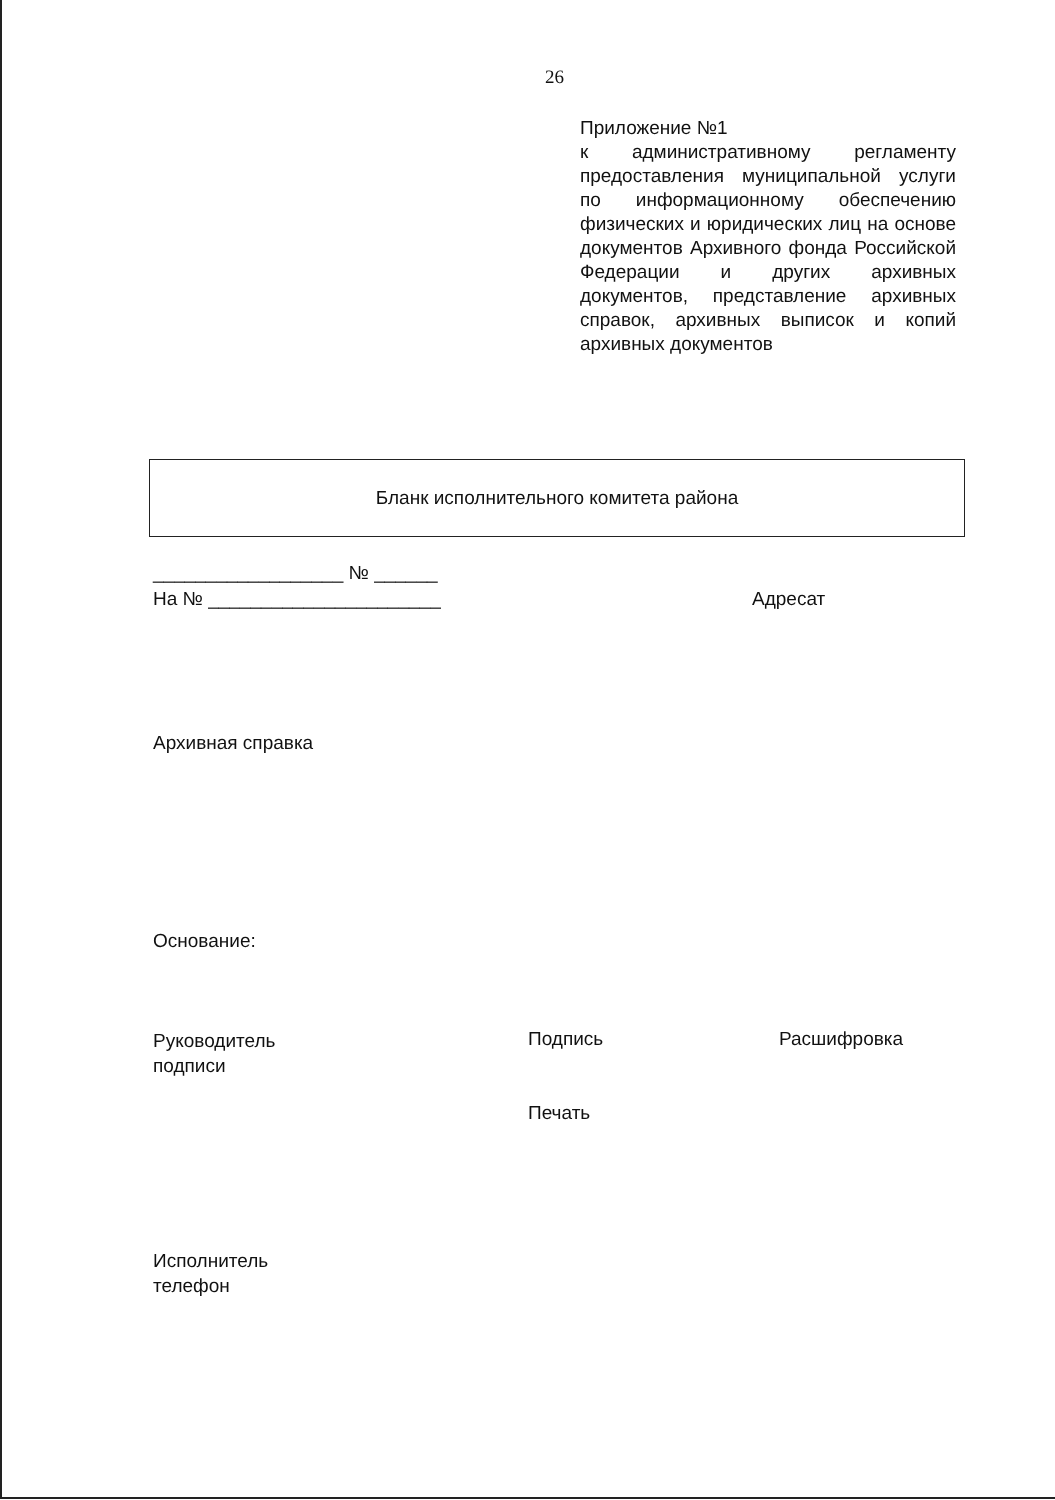26
Приложение №1
к административному регламенту предоставления муниципальной услуги по информационному обеспечению физических и юридических лиц на основе документов Архивного фонда Российской Федерации и других архивных документов, представление архивных справок, архивных выписок и копий архивных документов
Бланк исполнительного комитета района
__________________ № ______
На № ______________________ Адресат
Архивная справка
Основание:
Руководитель
подписи
Подпись Расшифровка
Печать
Исполнитель
телефон